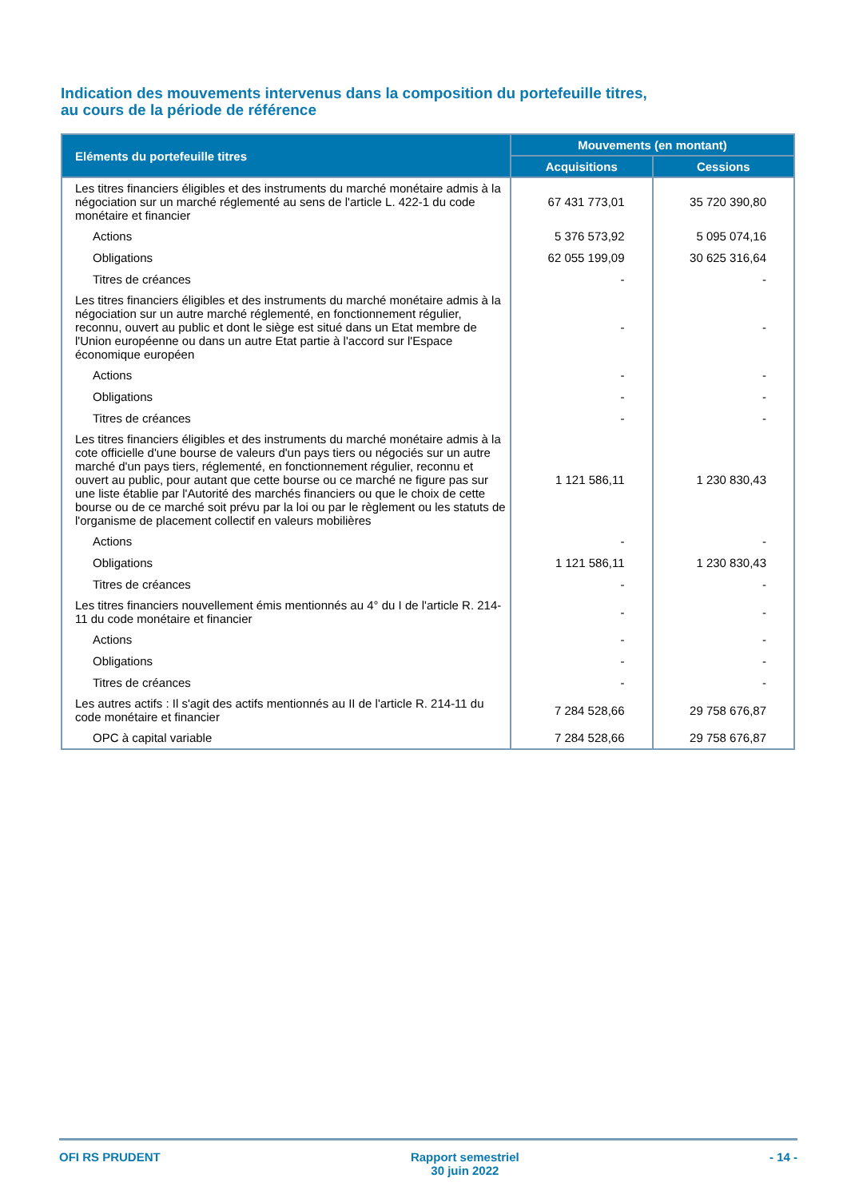Indication des mouvements intervenus dans la composition du portefeuille titres,
au cours de la période de référence
| Eléments du portefeuille titres | Mouvements (en montant) | |
| --- | --- | --- |
| | Acquisitions | Cessions |
| Les titres financiers éligibles et des instruments du marché monétaire admis à la négociation sur un marché réglementé au sens de l'article L. 422-1 du code monétaire et financier | 67 431 773,01 | 35 720 390,80 |
| Actions | 5 376 573,92 | 5 095 074,16 |
| Obligations | 62 055 199,09 | 30 625 316,64 |
| Titres de créances | - | - |
| Les titres financiers éligibles et des instruments du marché monétaire admis à la négociation sur un autre marché réglementé, en fonctionnement régulier, reconnu, ouvert au public et dont le siège est situé dans un Etat membre de l'Union européenne ou dans un autre Etat partie à l'accord sur l'Espace économique européen | - | - |
| Actions | - | - |
| Obligations | - | - |
| Titres de créances | - | - |
| Les titres financiers éligibles et des instruments du marché monétaire admis à la cote officielle d'une bourse de valeurs d'un pays tiers ou négociés sur un autre marché d'un pays tiers, réglementé, en fonctionnement régulier, reconnu et ouvert au public, pour autant que cette bourse ou ce marché ne figure pas sur une liste établie par l'Autorité des marchés financiers ou que le choix de cette bourse ou de ce marché soit prévu par la loi ou par le règlement ou les statuts de l'organisme de placement collectif en valeurs mobilières | 1 121 586,11 | 1 230 830,43 |
| Actions | - | - |
| Obligations | 1 121 586,11 | 1 230 830,43 |
| Titres de créances | - | - |
| Les titres financiers nouvellement émis mentionnés au 4° du I de l'article R. 214-11 du code monétaire et financier | - | - |
| Actions | - | - |
| Obligations | - | - |
| Titres de créances | - | - |
| Les autres actifs : Il s'agit des actifs mentionnés au II de l'article R. 214-11 du code monétaire et financier | 7 284 528,66 | 29 758 676,87 |
| OPC à capital variable | 7 284 528,66 | 29 758 676,87 |
OFI RS PRUDENT Rapport semestriel
30 juin 2022 - 14 -